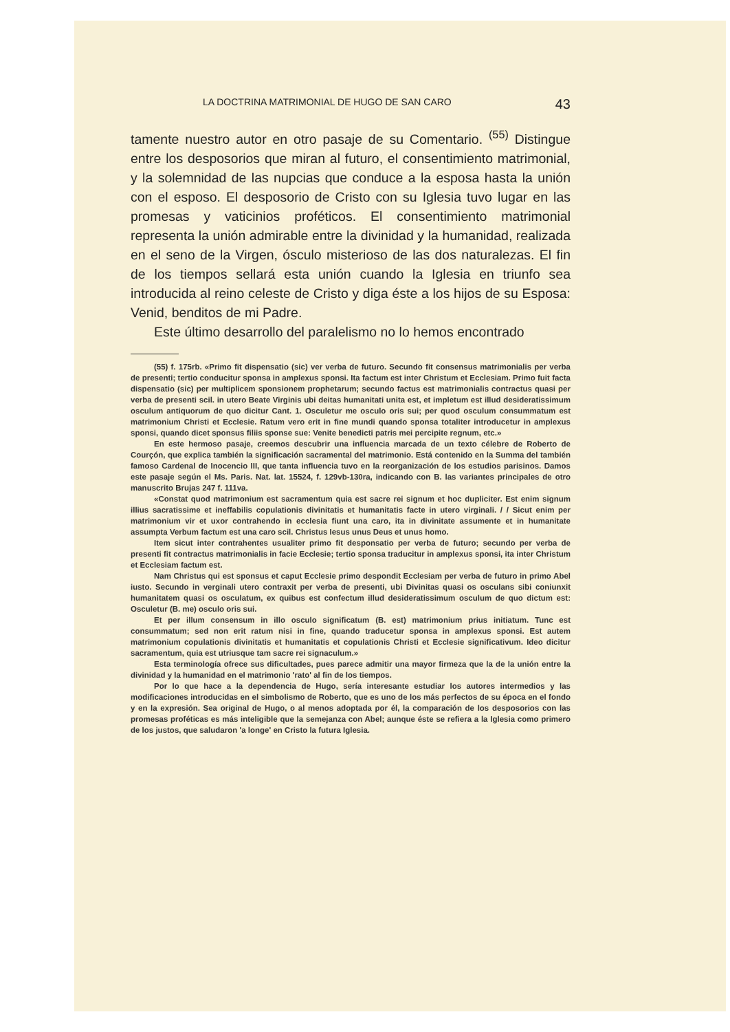LA DOCTRINA MATRIMONIAL DE HUGO DE SAN CARO 43
tamente nuestro autor en otro pasaje de su Comentario. <sup>(55)</sup> Distingue entre los desposorios que miran al futuro, el consentimiento matrimonial, y la solemnidad de las nupcias que conduce a la esposa hasta la unión con el esposo. El desposorio de Cristo con su Iglesia tuvo lugar en las promesas y vaticinios proféticos. El consentimiento matrimonial representa la unión admirable entre la divinidad y la humanidad, realizada en el seno de la Virgen, ósculo misterioso de las dos naturalezas. El fin de los tiempos sellará esta unión cuando la Iglesia en triunfo sea introducida al reino celeste de Cristo y diga éste a los hijos de su Esposa: Venid, benditos de mi Padre.
Este último desarrollo del paralelismo no lo hemos encontrado
(55) f. 175rb. «Primo fit dispensatio (sic) ver verba de futuro. Secundo fit consensus matrimonialis per verba de presenti; tertio conducitur sponsa in amplexus sponsi. Ita factum est inter Christum et Ecclesiam. Primo fuit facta dispensatio (sic) per multiplicem sponsionem prophetarum; secundo factus est matrimonialis contractus quasi per verba de presenti scil. in utero Beate Virginis ubi deitas humanitati unita est, et impletum est illud desideratissimum osculum antiquorum de quo dicitur Cant. 1. Osculetur me osculo oris sui; per quod osculum consummatum est matrimonium Christi et Ecclesie. Ratum vero erit in fine mundi quando sponsa totaliter introducetur in amplexus sponsi, quando dicet sponsus filiis sponse sue: Venite benedicti patris mei percipite regnum, etc.»
En este hermoso pasaje, creemos descubrir una influencia marcada de un texto célebre de Roberto de Courçón, que explica también la significación sacramental del matrimonio. Está contenido en la Summa del también famoso Cardenal de Inocencio III, que tanta influencia tuvo en la reorganización de los estudios parisinos. Damos este pasaje según el Ms. Paris. Nat. lat. 15524, f. 129vb-130ra, indicando con B. las variantes principales de otro manuscrito Brujas 247 f. 111va.
«Constat quod matrimonium est sacramentum quia est sacre rei signum et hoc dupliciter. Est enim signum illius sacratissime et ineffabilis copulationis divinitatis et humanitatis facte in utero virginali. / / Sicut enim per matrimonium vir et uxor contrahendo in ecclesia fiunt una caro, ita in divinitate assumente et in humanitate assumpta Verbum factum est una caro scil. Christus Iesus unus Deus et unus homo.
Item sicut inter contrahentes usualiter primo fit desponsatio per verba de futuro; secundo per verba de presenti fit contractus matrimonialis in facie Ecclesie; tertio sponsa traducitur in amplexus sponsi, ita inter Christum et Ecclesiam factum est.
Nam Christus qui est sponsus et caput Ecclesie primo despondit Ecclesiam per verba de futuro in primo Abel iusto. Secundo in verginali utero contraxit per verba de presenti, ubi Divinitas quasi os osculans sibi coniunxit humanitatem quasi os osculatum, ex quibus est confectum illud desideratissimum osculum de quo dictum est: Osculetur (B. me) osculo oris sui.
Et per illum consensum in illo osculo significatum (B. est) matrimonium prius initiatum. Tunc est consummatum; sed non erit ratum nisi in fine, quando traducetur sponsa in amplexus sponsi. Est autem matrimonium copulationis divinitatis et humanitatis et copulationis Christi et Ecclesie significativum. Ideo dicitur sacramentum, quia est utriusque tam sacre rei signaculum.»
Esta terminología ofrece sus dificultades, pues parece admitir una mayor firmeza que la de la unión entre la divinidad y la humanidad en el matrimonio 'rato' al fin de los tiempos.
Por lo que hace a la dependencia de Hugo, sería interesante estudiar los autores intermedios y las modificaciones introducidas en el simbolismo de Roberto, que es uno de los más perfectos de su época en el fondo y en la expresión. Sea original de Hugo, o al menos adoptada por él, la comparación de los desposorios con las promesas proféticas es más inteligible que la semejanza con Abel; aunque éste se refiera a la Iglesia como primero de los justos, que saludaron 'a longe' en Cristo la futura Iglesia.